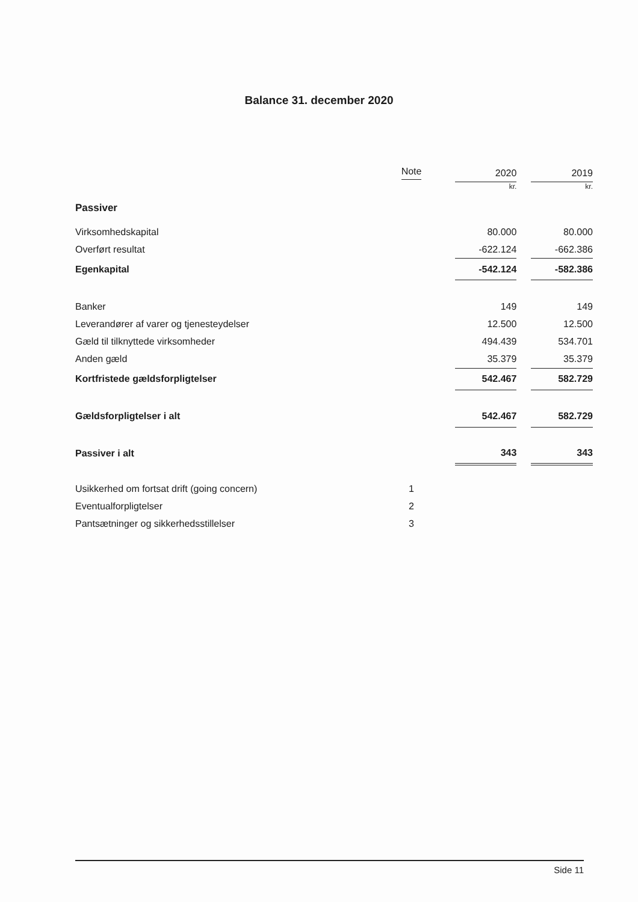Balance 31. december 2020
| | Note | | 2020 | | 2019 |
| --- | --- | --- | --- | --- | --- |
| | | | kr. | | kr. |
| Passiver | | | | | |
| Virksomhedskapital | | | 80.000 | | 80.000 |
| Overført resultat | | | -622.124 | | -662.386 |
| Egenkapital | | | -542.124 | | -582.386 |
| Banker | | | 149 | | 149 |
| Leverandører af varer og tjenesteydelser | | | 12.500 | | 12.500 |
| Gæld til tilknyttede virksomheder | | | 494.439 | | 534.701 |
| Anden gæld | | | 35.379 | | 35.379 |
| Kortfristede gældsforpligtelser | | | 542.467 | | 582.729 |
| Gældsforpligtelser i alt | | | 542.467 | | 582.729 |
| Passiver i alt | | | 343 | | 343 |
| Usikkerhed om fortsat drift (going concern) | 1 | | | | |
| Eventualforpligtelser | 2 | | | | |
| Pantsætninger og sikkerhedsstillelser | 3 | | | | |
Side 11